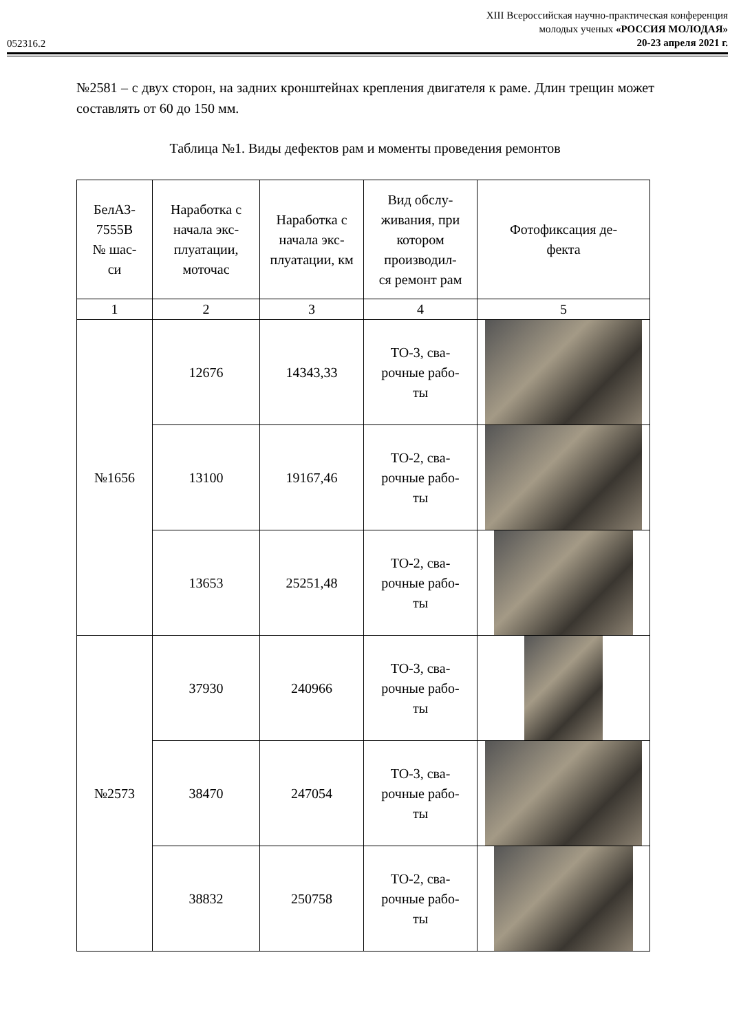052316.2
XIII Всероссийская научно-практическая конференция
молодых ученых «РОССИЯ МОЛОДАЯ»
20-23 апреля 2021 г.
№2581 – с двух сторон, на задних кронштейнах крепления двигателя к раме. Длин трещин может составлять от 60 до 150 мм.
Таблица №1. Виды дефектов рам и моменты проведения ремонтов
| БелАЗ- 7555В № шас- си | Наработка с начала экс- плуатации, моточас | Наработка с начала экс- плуатации, км | Вид обслу- живания, при котором производил- ся ремонт рам | Фотофиксация де- фекта |
| --- | --- | --- | --- | --- |
| 1 | 2 | 3 | 4 | 5 |
| №1656 | 12676 | 14343,33 | ТО-3, сва- рочные рабо- ты | |
| | 13100 | 19167,46 | ТО-2, сва- рочные рабо- ты | |
| | 13653 | 25251,48 | ТО-2, сва- рочные рабо- ты | |
| №2573 | 37930 | 240966 | ТО-3, сва- рочные рабо- ты | |
| | 38470 | 247054 | ТО-3, сва- рочные рабо- ты | |
| | 38832 | 250758 | ТО-2, сва- рочные рабо- ты | |